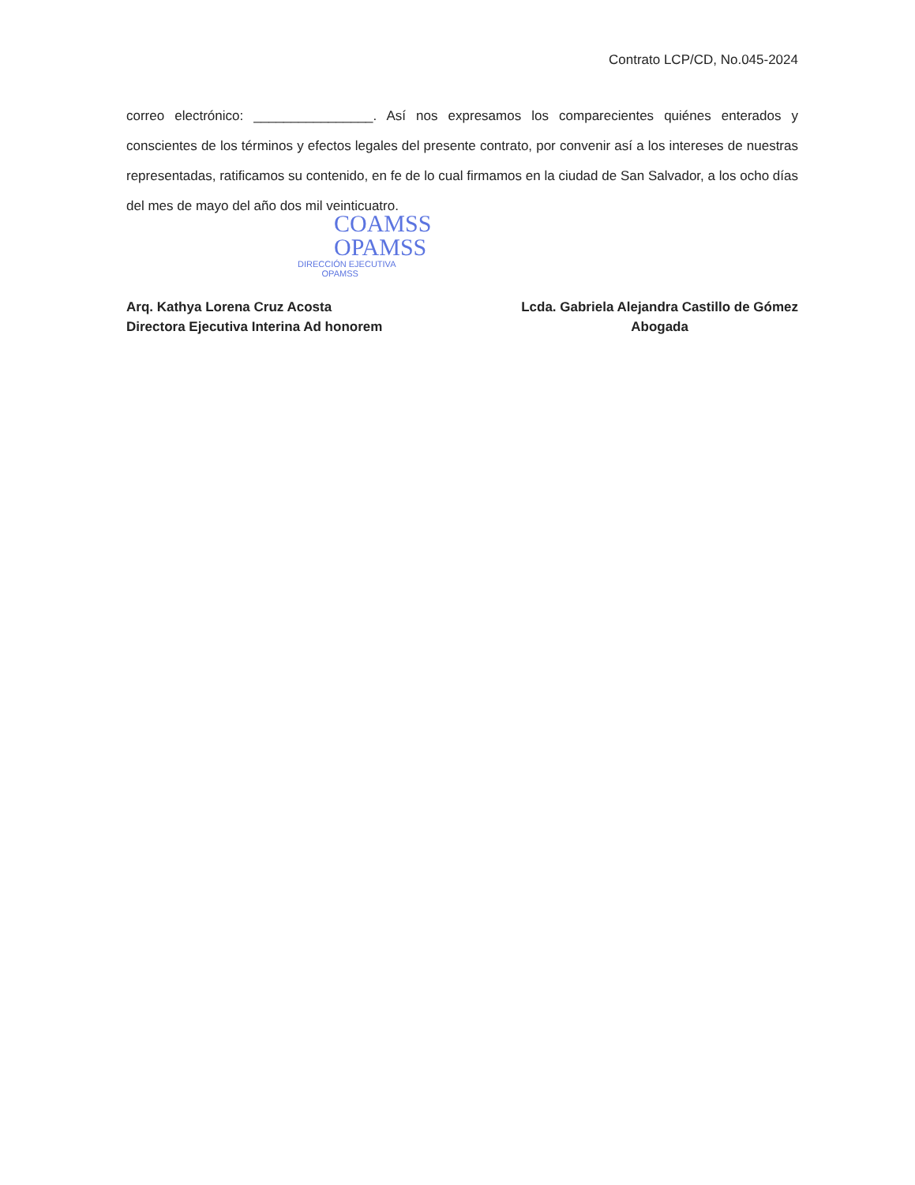Contrato LCP/CD, No.045-2024
correo electrónico: ________________. Así nos expresamos los comparecientes quiénes enterados y conscientes de los términos y efectos legales del presente contrato, por convenir así a los intereses de nuestras representadas, ratificamos su contenido, en fe de lo cual firmamos en la ciudad de San Salvador, a los ocho días del mes de mayo del año dos mil veinticuatro.
COAMSS
OPAMSS
DIRECCIÓN EJECUTIVA
OPAMSS
Arq. Kathya Lorena Cruz Acosta
Directora Ejecutiva Interina Ad honorem
Lcda. Gabriela Alejandra Castillo de Gómez
Abogada